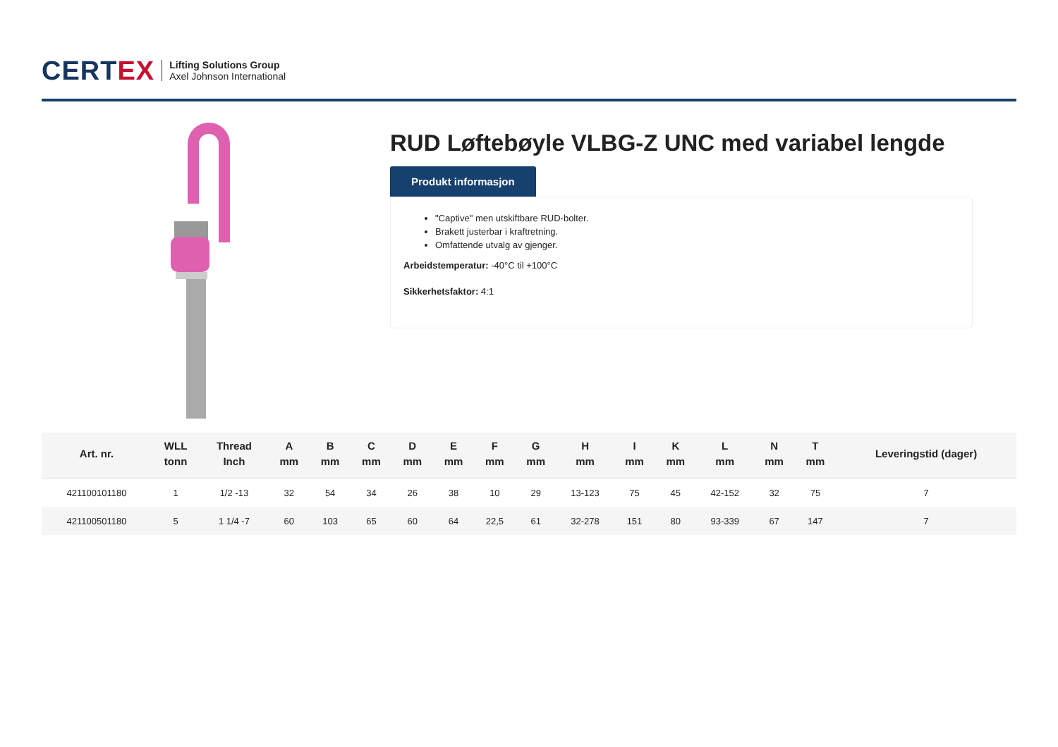CERTEX
Lifting Solutions Group
Axel Johnson International
RUD Løftebøyle VLBG-Z UNC med variabel lengde
Produkt informasjon
"Captive" men utskiftbare RUD-bolter.
Brakett justerbar i kraftretning.
Omfattende utvalg av gjenger.
Arbeidstemperatur: -40°C til +100°C
Sikkerhetsfaktor: 4:1
| Art. nr. | WLL tonn | Thread Inch | A mm | B mm | C mm | D mm | E mm | F mm | G mm | H mm | I mm | K mm | L mm | N mm | T mm | Leveringstid (dager) |
| --- | --- | --- | --- | --- | --- | --- | --- | --- | --- | --- | --- | --- | --- | --- | --- | --- |
| 421100101180 | 1 | 1/2 -13 | 32 | 54 | 34 | 26 | 38 | 10 | 29 | 13-123 | 75 | 45 | 42-152 | 32 | 75 | 7 |
| 421100501180 | 5 | 1 1/4 -7 | 60 | 103 | 65 | 60 | 64 | 22,5 | 61 | 32-278 | 151 | 80 | 93-339 | 67 | 147 | 7 |